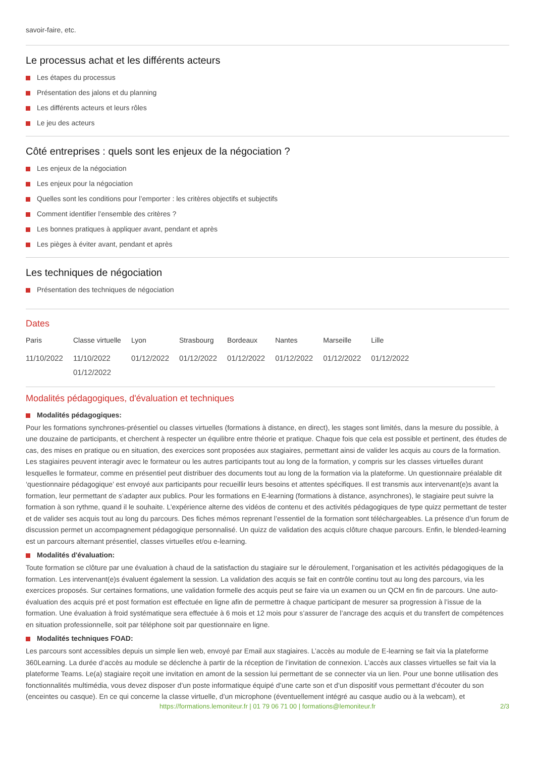savoir-faire, etc.
Le processus achat et les différents acteurs
Les étapes du processus
Présentation des jalons et du planning
Les différents acteurs et leurs rôles
Le jeu des acteurs
Côté entreprises : quels sont les enjeux de la négociation ?
Les enjeux de la négociation
Les enjeux pour la négociation
Quelles sont les conditions pour l’emporter : les critères objectifs et subjectifs
Comment identifier l’ensemble des critères ?
Les bonnes pratiques à appliquer avant, pendant et après
Les pièges à éviter avant, pendant et après
Les techniques de négociation
Présentation des techniques de négociation
Dates
| Paris | Classe virtuelle | Lyon | Strasbourg | Bordeaux | Nantes | Marseille | Lille |
| --- | --- | --- | --- | --- | --- | --- | --- |
| 11/10/2022 | 11/10/2022 01/12/2022 | 01/12/2022 | 01/12/2022 | 01/12/2022 | 01/12/2022 | 01/12/2022 | 01/12/2022 |
Modalités pédagogiques, d'évaluation et techniques
Modalités pédagogiques:
Pour les formations synchrones-présentiel ou classes virtuelles (formations à distance, en direct), les stages sont limités, dans la mesure du possible, à une douzaine de participants, et cherchent à respecter un équilibre entre théorie et pratique. Chaque fois que cela est possible et pertinent, des études de cas, des mises en pratique ou en situation, des exercices sont proposées aux stagiaires, permettant ainsi de valider les acquis au cours de la formation. Les stagiaires peuvent interagir avec le formateur ou les autres participants tout au long de la formation, y compris sur les classes virtuelles durant lesquelles le formateur, comme en présentiel peut distribuer des documents tout au long de la formation via la plateforme. Un questionnaire préalable dit ‘questionnaire pédagogique’ est envoyé aux participants pour recueillir leurs besoins et attentes spécifiques. Il est transmis aux intervenant(e)s avant la formation, leur permettant de s’adapter aux publics. Pour les formations en E-learning (formations à distance, asynchrones), le stagiaire peut suivre la formation à son rythme, quand il le souhaite. L’expérience alterne des vidéos de contenu et des activités pédagogiques de type quizz permettant de tester et de valider ses acquis tout au long du parcours. Des fiches mémos reprenant l’essentiel de la formation sont téléchargeables. La présence d’un forum de discussion permet un accompagnement pédagogique personnalisé. Un quizz de validation des acquis clôture chaque parcours. Enfin, le blended-learning est un parcours alternant présentiel, classes virtuelles et/ou e-learning.
Modalités d'évaluation:
Toute formation se clôture par une évaluation à chaud de la satisfaction du stagiaire sur le déroulement, l’organisation et les activités pédagogiques de la formation. Les intervenant(e)s évaluent également la session. La validation des acquis se fait en contrôle continu tout au long des parcours, via les exercices proposés. Sur certaines formations, une validation formelle des acquis peut se faire via un examen ou un QCM en fin de parcours. Une auto-évaluation des acquis pré et post formation est effectuée en ligne afin de permettre à chaque participant de mesurer sa progression à l’issue de la formation. Une évaluation à froid systématique sera effectuée à 6 mois et 12 mois pour s’assurer de l’ancrage des acquis et du transfert de compétences en situation professionnelle, soit par téléphone soit par questionnaire en ligne.
Modalités techniques FOAD:
Les parcours sont accessibles depuis un simple lien web, envoyé par Email aux stagiaires. L’accès au module de E-learning se fait via la plateforme 360Learning. La durée d’accès au module se déclenche à partir de la réception de l’invitation de connexion. L’accès aux classes virtuelles se fait via la plateforme Teams. Le(a) stagiaire reçoit une invitation en amont de la session lui permettant de se connecter via un lien. Pour une bonne utilisation des fonctionnalités multimédia, vous devez disposer d’un poste informatique équipé d’une carte son et d’un dispositif vous permettant d’écouter du son (enceintes ou casque). En ce qui concerne la classe virtuelle, d’un microphone (éventuellement intégré au casque audio ou à la webcam), et
https://formations.lemoniteur.fr | 01 79 06 71 00 | formations@lemoniteur.fr 2/3